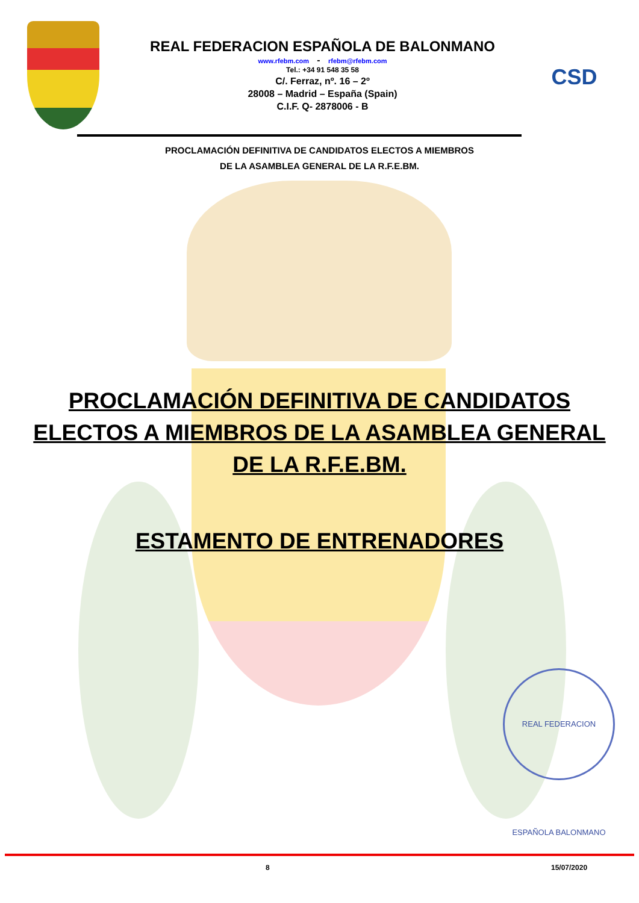REAL FEDERACION ESPAÑOLA DE BALONMANO
www.rfebm.com - rfebm@rfebm.com
Tel.: +34 91 548 35 58
C/. Ferraz, nº. 16 – 2º
28008 – Madrid – España (Spain)
C.I.F. Q- 2878006 - B
CSD
PROCLAMACIÓN DEFINITIVA DE CANDIDATOS ELECTOS A MIEMBROS
DE LA ASAMBLEA GENERAL DE LA R.F.E.BM.
PROCLAMACIÓN DEFINITIVA DE CANDIDATOS
ELECTOS A MIEMBROS DE LA ASAMBLEA GENERAL
DE LA R.F.E.BM.
ESTAMENTO DE ENTRENADORES
REAL FEDERACION ESPAÑOLA BALONMANO
8 15/07/2020